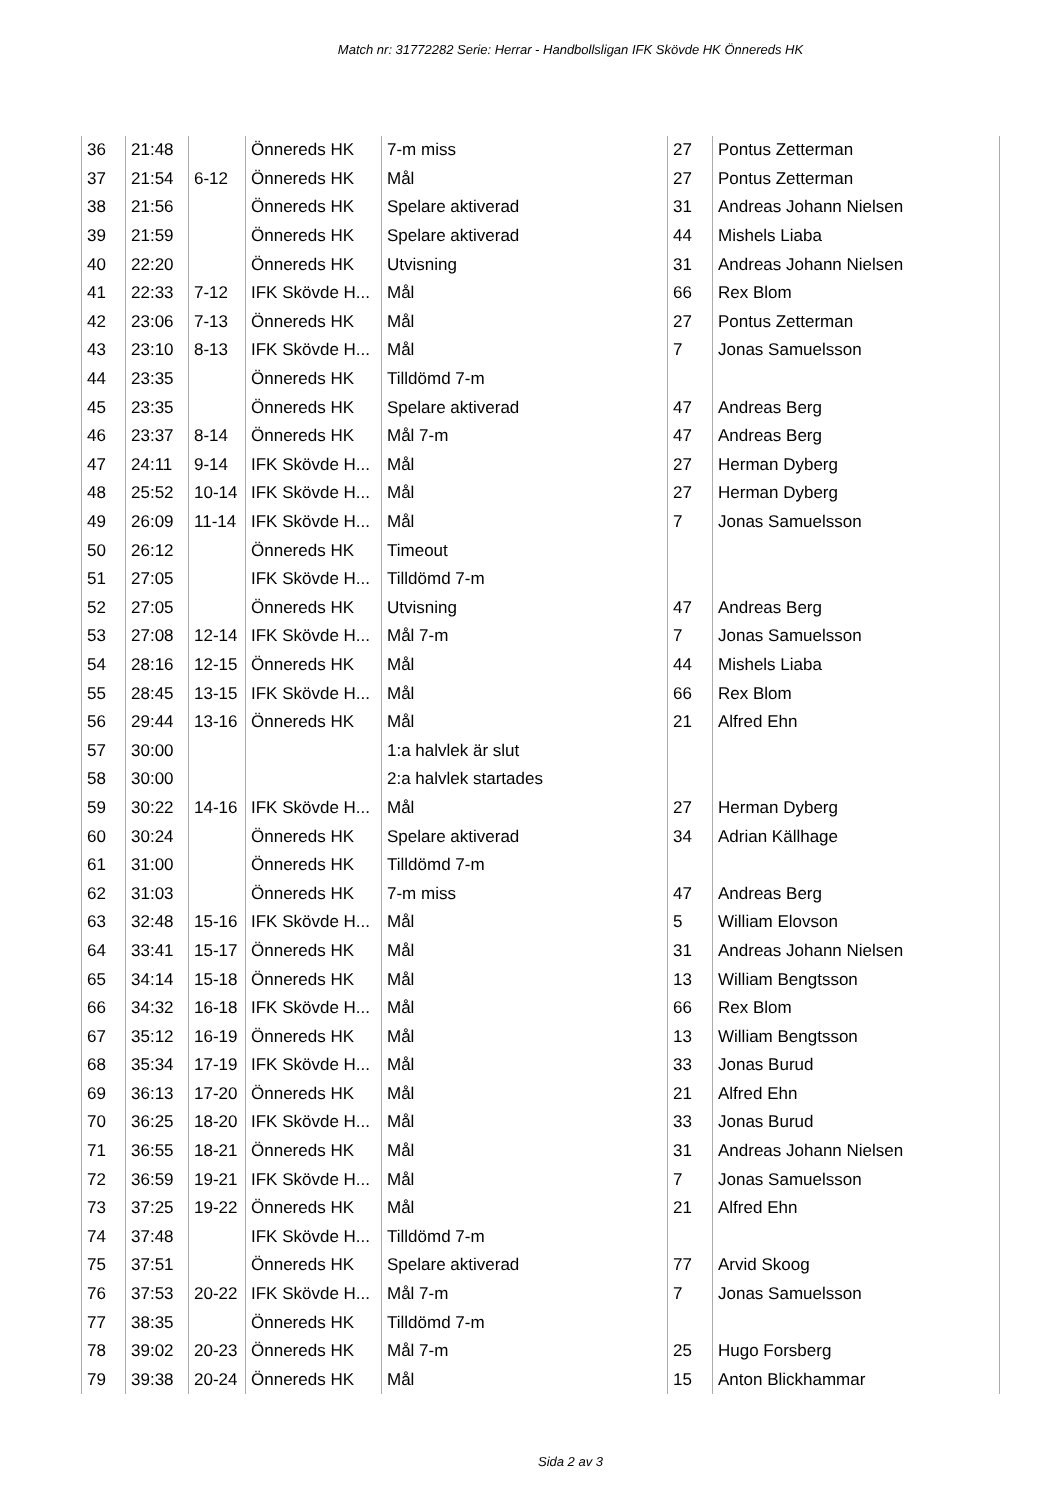Match nr: 31772282 Serie: Herrar - Handbollsligan IFK Skövde HK Önnereds HK
| 36 | 21:48 | | Önnereds HK | 7-m miss | 27 | Pontus Zetterman |
| 37 | 21:54 | 6-12 | Önnereds HK | Mål | 27 | Pontus Zetterman |
| 38 | 21:56 | | Önnereds HK | Spelare aktiverad | 31 | Andreas Johann Nielsen |
| 39 | 21:59 | | Önnereds HK | Spelare aktiverad | 44 | Mishels Liaba |
| 40 | 22:20 | | Önnereds HK | Utvisning | 31 | Andreas Johann Nielsen |
| 41 | 22:33 | 7-12 | IFK Skövde H... | Mål | 66 | Rex Blom |
| 42 | 23:06 | 7-13 | Önnereds HK | Mål | 27 | Pontus Zetterman |
| 43 | 23:10 | 8-13 | IFK Skövde H... | Mål | 7 | Jonas Samuelsson |
| 44 | 23:35 | | Önnereds HK | Tilldömd 7-m | | |
| 45 | 23:35 | | Önnereds HK | Spelare aktiverad | 47 | Andreas Berg |
| 46 | 23:37 | 8-14 | Önnereds HK | Mål 7-m | 47 | Andreas Berg |
| 47 | 24:11 | 9-14 | IFK Skövde H... | Mål | 27 | Herman Dyberg |
| 48 | 25:52 | 10-14 | IFK Skövde H... | Mål | 27 | Herman Dyberg |
| 49 | 26:09 | 11-14 | IFK Skövde H... | Mål | 7 | Jonas Samuelsson |
| 50 | 26:12 | | Önnereds HK | Timeout | | |
| 51 | 27:05 | | IFK Skövde H... | Tilldömd 7-m | | |
| 52 | 27:05 | | Önnereds HK | Utvisning | 47 | Andreas Berg |
| 53 | 27:08 | 12-14 | IFK Skövde H... | Mål 7-m | 7 | Jonas Samuelsson |
| 54 | 28:16 | 12-15 | Önnereds HK | Mål | 44 | Mishels Liaba |
| 55 | 28:45 | 13-15 | IFK Skövde H... | Mål | 66 | Rex Blom |
| 56 | 29:44 | 13-16 | Önnereds HK | Mål | 21 | Alfred Ehn |
| 57 | 30:00 | | | 1:a halvlek är slut | | |
| 58 | 30:00 | | | 2:a halvlek startades | | |
| 59 | 30:22 | 14-16 | IFK Skövde H... | Mål | 27 | Herman Dyberg |
| 60 | 30:24 | | Önnereds HK | Spelare aktiverad | 34 | Adrian Källhage |
| 61 | 31:00 | | Önnereds HK | Tilldömd 7-m | | |
| 62 | 31:03 | | Önnereds HK | 7-m miss | 47 | Andreas Berg |
| 63 | 32:48 | 15-16 | IFK Skövde H... | Mål | 5 | William Elovson |
| 64 | 33:41 | 15-17 | Önnereds HK | Mål | 31 | Andreas Johann Nielsen |
| 65 | 34:14 | 15-18 | Önnereds HK | Mål | 13 | William Bengtsson |
| 66 | 34:32 | 16-18 | IFK Skövde H... | Mål | 66 | Rex Blom |
| 67 | 35:12 | 16-19 | Önnereds HK | Mål | 13 | William Bengtsson |
| 68 | 35:34 | 17-19 | IFK Skövde H... | Mål | 33 | Jonas Burud |
| 69 | 36:13 | 17-20 | Önnereds HK | Mål | 21 | Alfred Ehn |
| 70 | 36:25 | 18-20 | IFK Skövde H... | Mål | 33 | Jonas Burud |
| 71 | 36:55 | 18-21 | Önnereds HK | Mål | 31 | Andreas Johann Nielsen |
| 72 | 36:59 | 19-21 | IFK Skövde H... | Mål | 7 | Jonas Samuelsson |
| 73 | 37:25 | 19-22 | Önnereds HK | Mål | 21 | Alfred Ehn |
| 74 | 37:48 | | IFK Skövde H... | Tilldömd 7-m | | |
| 75 | 37:51 | | Önnereds HK | Spelare aktiverad | 77 | Arvid Skoog |
| 76 | 37:53 | 20-22 | IFK Skövde H... | Mål 7-m | 7 | Jonas Samuelsson |
| 77 | 38:35 | | Önnereds HK | Tilldömd 7-m | | |
| 78 | 39:02 | 20-23 | Önnereds HK | Mål 7-m | 25 | Hugo Forsberg |
| 79 | 39:38 | 20-24 | Önnereds HK | Mål | 15 | Anton Blickhammar |
Sida 2 av 3